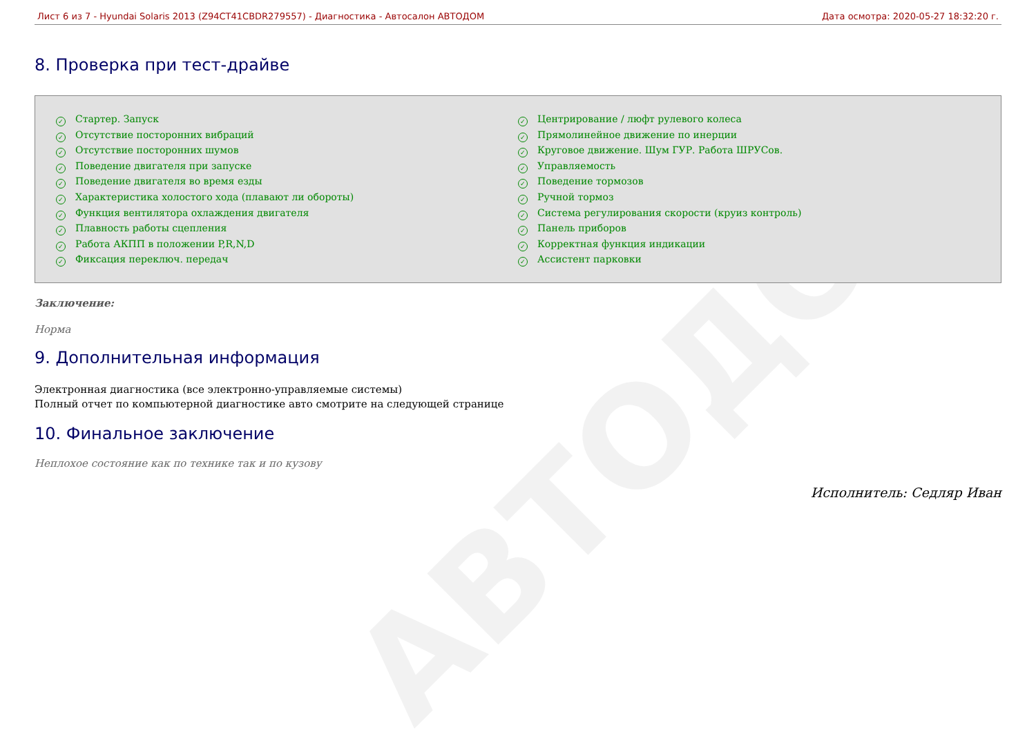АВТОДОМ
Лист 6 из 7 - Hyundai Solaris 2013 (Z94CT41CBDR279557) - Диагностика - Автосалон АВТОДОМ Дата осмотра: 2020-05-27 18:32:20 г.
8. Проверка при тест-драйве
✓ Стартер. Запуск
✓ Отсутствие посторонних вибраций
✓ Отсутствие посторонних шумов
✓ Поведение двигателя при запуске
✓ Поведение двигателя во время езды
✓ Характеристика холостого хода (плавают ли обороты)
✓ Функция вентилятора охлаждения двигателя
✓ Плавность работы сцепления
✓ Работа АКПП в положении P,R,N,D
✓ Фиксация переключ. передач
✓ Центрирование / люфт рулевого колеса
✓ Прямолинейное движение по инерции
✓ Круговое движение. Шум ГУР. Работа ШРУСов.
✓ Управляемость
✓ Поведение тормозов
✓ Ручной тормоз
✓ Система регулирования скорости (круиз контроль)
✓ Панель приборов
✓ Корректная функция индикации
✓ Ассистент парковки
Заключение:
Норма
9. Дополнительная информация
Электронная диагностика (все электронно-управляемые системы)
Полный отчет по компьютерной диагностике авто смотрите на следующей странице
10. Финальное заключение
Неплохое состояние как по технике так и по кузову
Исполнитель: Седляр Иван